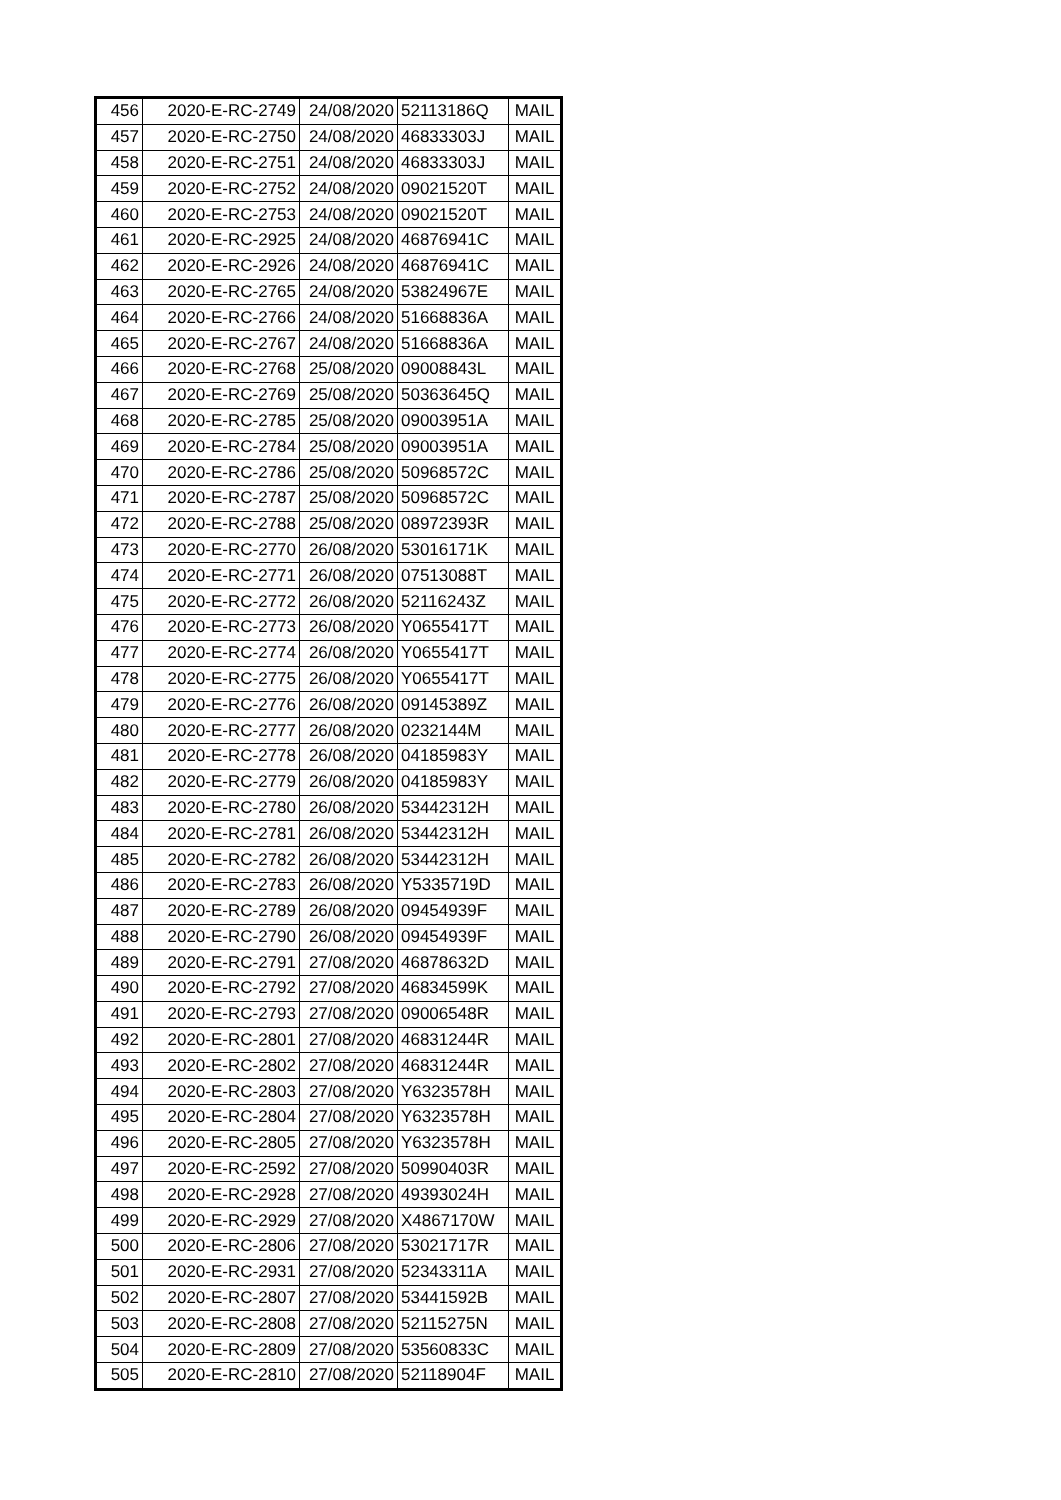| 456 | 2020-E-RC-2749 | 24/08/2020 | 52113186Q | MAIL |
| 457 | 2020-E-RC-2750 | 24/08/2020 | 46833303J | MAIL |
| 458 | 2020-E-RC-2751 | 24/08/2020 | 46833303J | MAIL |
| 459 | 2020-E-RC-2752 | 24/08/2020 | 09021520T | MAIL |
| 460 | 2020-E-RC-2753 | 24/08/2020 | 09021520T | MAIL |
| 461 | 2020-E-RC-2925 | 24/08/2020 | 46876941C | MAIL |
| 462 | 2020-E-RC-2926 | 24/08/2020 | 46876941C | MAIL |
| 463 | 2020-E-RC-2765 | 24/08/2020 | 53824967E | MAIL |
| 464 | 2020-E-RC-2766 | 24/08/2020 | 51668836A | MAIL |
| 465 | 2020-E-RC-2767 | 24/08/2020 | 51668836A | MAIL |
| 466 | 2020-E-RC-2768 | 25/08/2020 | 09008843L | MAIL |
| 467 | 2020-E-RC-2769 | 25/08/2020 | 50363645Q | MAIL |
| 468 | 2020-E-RC-2785 | 25/08/2020 | 09003951A | MAIL |
| 469 | 2020-E-RC-2784 | 25/08/2020 | 09003951A | MAIL |
| 470 | 2020-E-RC-2786 | 25/08/2020 | 50968572C | MAIL |
| 471 | 2020-E-RC-2787 | 25/08/2020 | 50968572C | MAIL |
| 472 | 2020-E-RC-2788 | 25/08/2020 | 08972393R | MAIL |
| 473 | 2020-E-RC-2770 | 26/08/2020 | 53016171K | MAIL |
| 474 | 2020-E-RC-2771 | 26/08/2020 | 07513088T | MAIL |
| 475 | 2020-E-RC-2772 | 26/08/2020 | 52116243Z | MAIL |
| 476 | 2020-E-RC-2773 | 26/08/2020 | Y0655417T | MAIL |
| 477 | 2020-E-RC-2774 | 26/08/2020 | Y0655417T | MAIL |
| 478 | 2020-E-RC-2775 | 26/08/2020 | Y0655417T | MAIL |
| 479 | 2020-E-RC-2776 | 26/08/2020 | 09145389Z | MAIL |
| 480 | 2020-E-RC-2777 | 26/08/2020 | 0232144M | MAIL |
| 481 | 2020-E-RC-2778 | 26/08/2020 | 04185983Y | MAIL |
| 482 | 2020-E-RC-2779 | 26/08/2020 | 04185983Y | MAIL |
| 483 | 2020-E-RC-2780 | 26/08/2020 | 53442312H | MAIL |
| 484 | 2020-E-RC-2781 | 26/08/2020 | 53442312H | MAIL |
| 485 | 2020-E-RC-2782 | 26/08/2020 | 53442312H | MAIL |
| 486 | 2020-E-RC-2783 | 26/08/2020 | Y5335719D | MAIL |
| 487 | 2020-E-RC-2789 | 26/08/2020 | 09454939F | MAIL |
| 488 | 2020-E-RC-2790 | 26/08/2020 | 09454939F | MAIL |
| 489 | 2020-E-RC-2791 | 27/08/2020 | 46878632D | MAIL |
| 490 | 2020-E-RC-2792 | 27/08/2020 | 46834599K | MAIL |
| 491 | 2020-E-RC-2793 | 27/08/2020 | 09006548R | MAIL |
| 492 | 2020-E-RC-2801 | 27/08/2020 | 46831244R | MAIL |
| 493 | 2020-E-RC-2802 | 27/08/2020 | 46831244R | MAIL |
| 494 | 2020-E-RC-2803 | 27/08/2020 | Y6323578H | MAIL |
| 495 | 2020-E-RC-2804 | 27/08/2020 | Y6323578H | MAIL |
| 496 | 2020-E-RC-2805 | 27/08/2020 | Y6323578H | MAIL |
| 497 | 2020-E-RC-2592 | 27/08/2020 | 50990403R | MAIL |
| 498 | 2020-E-RC-2928 | 27/08/2020 | 49393024H | MAIL |
| 499 | 2020-E-RC-2929 | 27/08/2020 | X4867170W | MAIL |
| 500 | 2020-E-RC-2806 | 27/08/2020 | 53021717R | MAIL |
| 501 | 2020-E-RC-2931 | 27/08/2020 | 52343311A | MAIL |
| 502 | 2020-E-RC-2807 | 27/08/2020 | 53441592B | MAIL |
| 503 | 2020-E-RC-2808 | 27/08/2020 | 52115275N | MAIL |
| 504 | 2020-E-RC-2809 | 27/08/2020 | 53560833C | MAIL |
| 505 | 2020-E-RC-2810 | 27/08/2020 | 52118904F | MAIL |